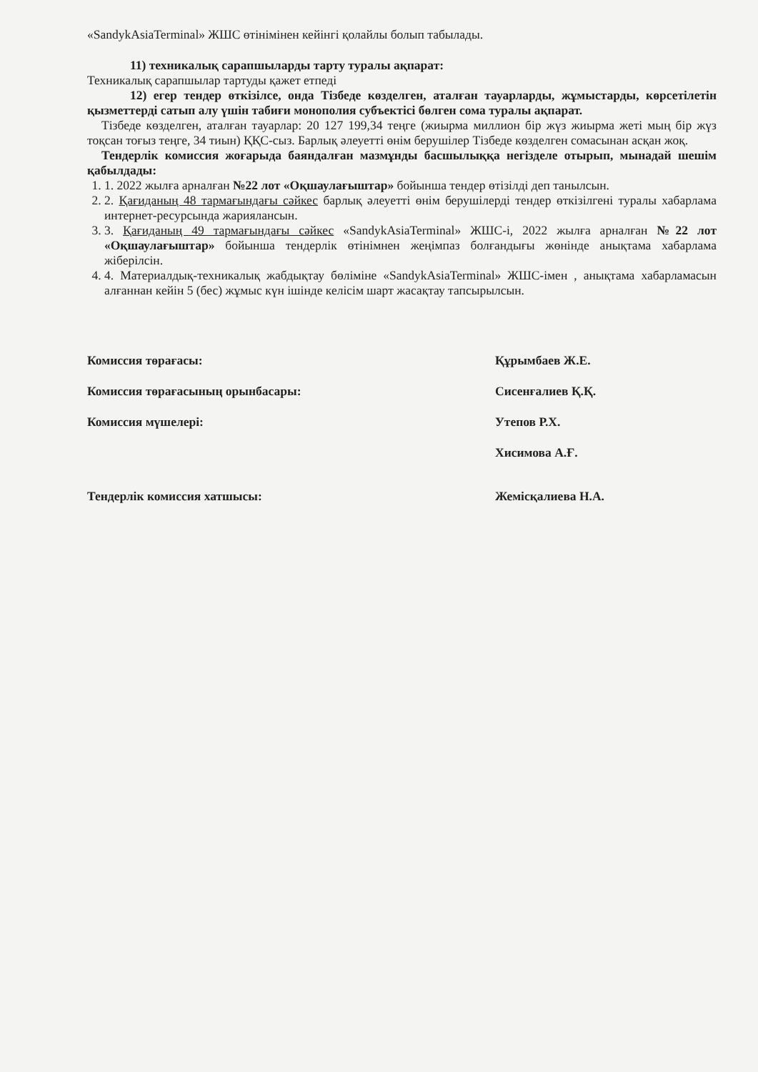«SandykAsiaTerminal» ЖШС өтінімінен кейінгі қолайлы болып табылады.
11) техникалық сарапшыларды тарту туралы ақпарат:
Техникалық сарапшылар тартуды қажет етпеді
12) егер тендер өткізілсе, онда Тізбеде көзделген, аталған тауарларды, жұмыстарды, көрсетілетін қызметтерді сатып алу үшін табиғи монополия субъектісі бөлген сома туралы ақпарат.
Тізбеде көзделген, аталған тауарлар: 20 127 199,34 теңге (жиырма миллион бір жүз жиырма жеті мың бір жүз тоқсан тоғыз теңге, 34 тиын) ҚҚС-сыз. Барлық әлеуетті өнім берушілер Тізбеде көзделген сомасынан асқан жоқ.
Тендерлік комиссия жоғарыда баяндалған мазмұнды басшылыққа негізделе отырып, мынадай шешім қабылдады:
1. 1. 2022 жылға арналған №22 лот «Оқшаулағыштар» бойынша тендер өтізілді деп танылсын.
2. 2. Қағиданың 48 тармағындағы сәйкес барлық әлеуетті өнім берушілерді тендер өткізілгені туралы хабарлама интернет-ресурсында жариялансын.
3. 3. Қағиданың 49 тармағындағы сәйкес «SandykAsiaTerminal» ЖШС-і, 2022 жылға арналған №22 лот «Оқшаулағыштар» бойынша тендерлік өтінімнен жеңімпаз болғандығы жөнінде анықтама хабарлама жіберілсін.
4. 4. Материалдық-техникалық жабдықтау бөліміне «SandykAsiaTerminal» ЖШС-імен , анықтама хабарламасын алғаннан кейін 5 (бес) жұмыс күн ішінде келісім шарт жасақтау тапсырылсын.
Комиссия төрағасы: Құрымбаев Ж.Е.
Комиссия төрағасының орынбасары: Сисенғалиев Қ.Қ.
Комиссия мүшелері: Утепов Р.Х.
Хисимова А.Ғ.
Тендерлік комиссия хатшысы: Жемісқалиева Н.А.